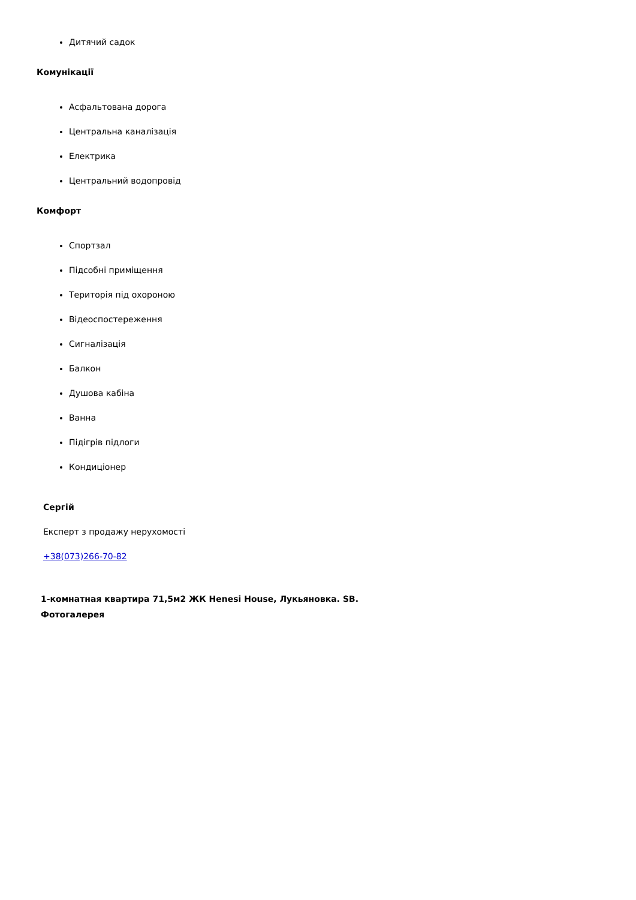Дитячий садок
Комунікації
Асфальтована дорога
Центральна каналізація
Електрика
Центральний водопровід
Комфорт
Спортзал
Підсобні приміщення
Територія під охороною
Відеоспостереження
Сигналізація
Балкон
Душова кабіна
Ванна
Підігрів підлоги
Кондиціонер
Сергій
Експерт з продажу нерухомості
+38(073)266-70-82
1-комнатная квартира 71,5м2 ЖК Henesi House, Лукьяновка. SB.
Фотогалерея